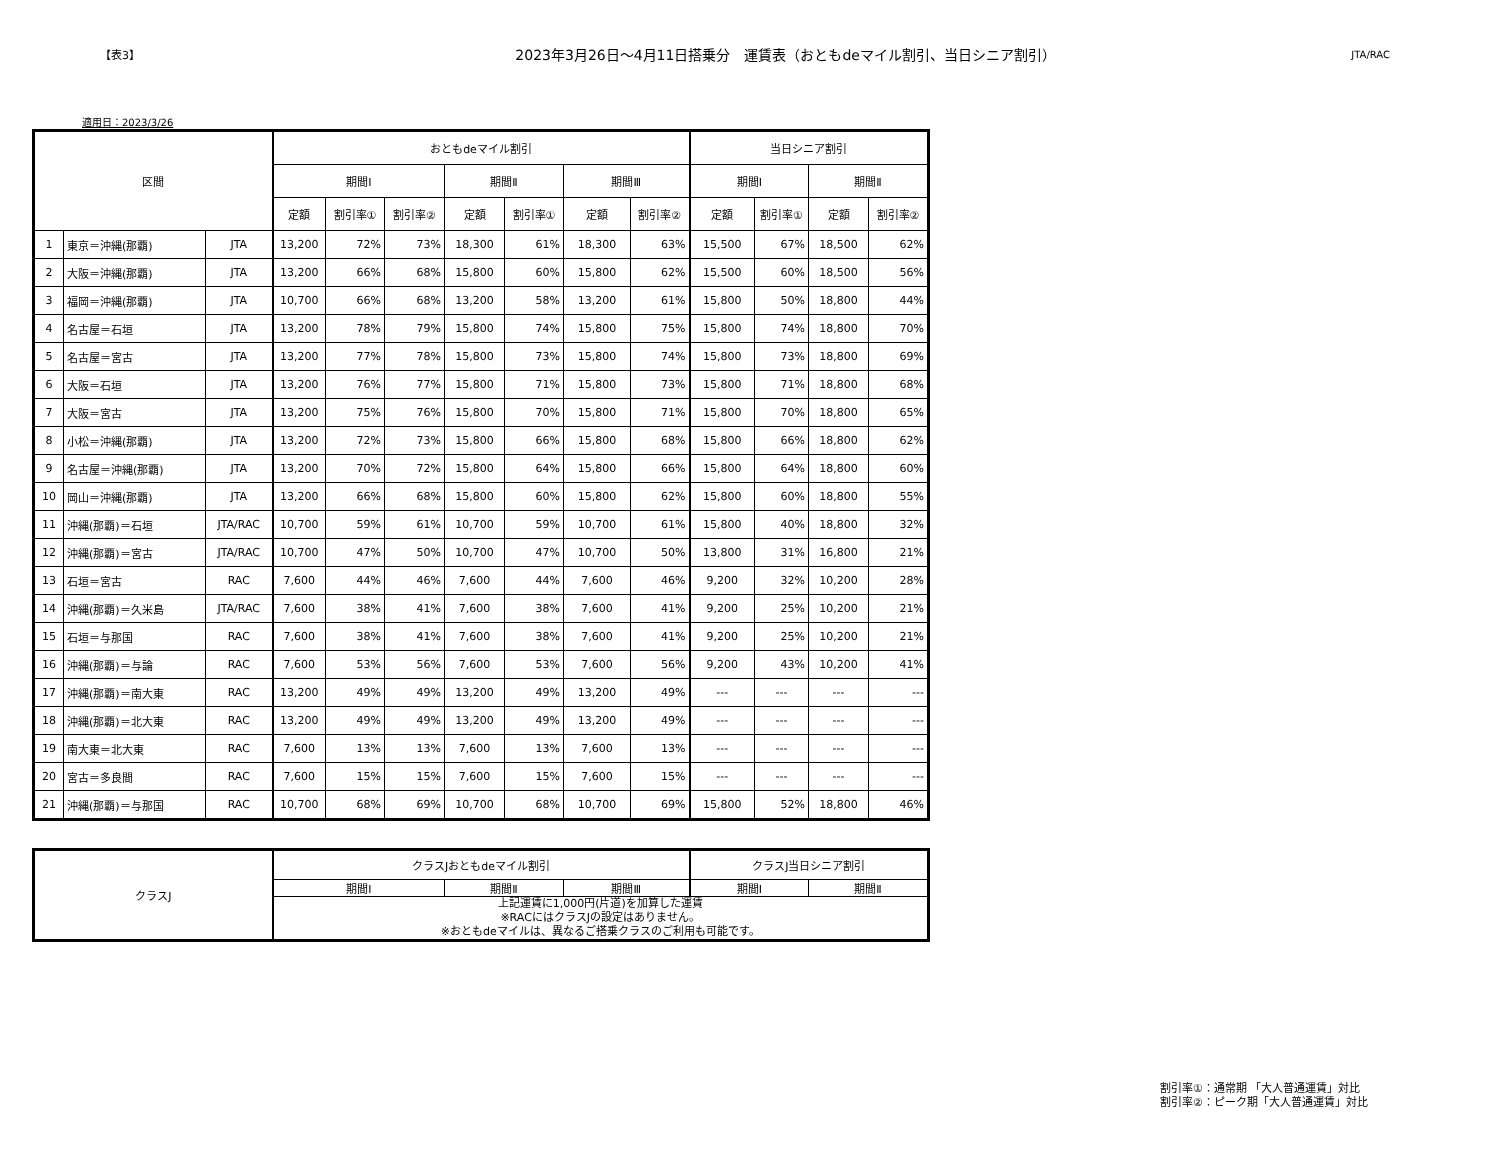【表3】
2023年3月26日～4月11日搭乗分　運賃表（おともdeマイル割引、当日シニア割引）
JTA/RAC
適用日：2023/3/26
| 区間 | | | おともdeマイル割引 | | | | | | | 当日シニア割引 | | | |
| --- | --- | --- | --- | --- | --- | --- | --- | --- | --- | --- | --- | --- | --- |
| | | | 期間Ⅰ | | | 期間Ⅱ | | 期間Ⅲ | | 期間Ⅰ | | 期間Ⅱ | |
| | | | 定額 | 割引率① | 割引率② | 定額 | 割引率① | 定額 | 割引率② | 定額 | 割引率① | 定額 | 割引率② |
| 1 | 東京＝沖縄(那覇) | JTA | 13,200 | 72% | 73% | 18,300 | 61% | 18,300 | 63% | 15,500 | 67% | 18,500 | 62% |
| 2 | 大阪＝沖縄(那覇) | JTA | 13,200 | 66% | 68% | 15,800 | 60% | 15,800 | 62% | 15,500 | 60% | 18,500 | 56% |
| 3 | 福岡＝沖縄(那覇) | JTA | 10,700 | 66% | 68% | 13,200 | 58% | 13,200 | 61% | 15,800 | 50% | 18,800 | 44% |
| 4 | 名古屋＝石垣 | JTA | 13,200 | 78% | 79% | 15,800 | 74% | 15,800 | 75% | 15,800 | 74% | 18,800 | 70% |
| 5 | 名古屋＝宮古 | JTA | 13,200 | 77% | 78% | 15,800 | 73% | 15,800 | 74% | 15,800 | 73% | 18,800 | 69% |
| 6 | 大阪＝石垣 | JTA | 13,200 | 76% | 77% | 15,800 | 71% | 15,800 | 73% | 15,800 | 71% | 18,800 | 68% |
| 7 | 大阪＝宮古 | JTA | 13,200 | 75% | 76% | 15,800 | 70% | 15,800 | 71% | 15,800 | 70% | 18,800 | 65% |
| 8 | 小松＝沖縄(那覇) | JTA | 13,200 | 72% | 73% | 15,800 | 66% | 15,800 | 68% | 15,800 | 66% | 18,800 | 62% |
| 9 | 名古屋＝沖縄(那覇) | JTA | 13,200 | 70% | 72% | 15,800 | 64% | 15,800 | 66% | 15,800 | 64% | 18,800 | 60% |
| 10 | 岡山＝沖縄(那覇) | JTA | 13,200 | 66% | 68% | 15,800 | 60% | 15,800 | 62% | 15,800 | 60% | 18,800 | 55% |
| 11 | 沖縄(那覇)＝石垣 | JTA/RAC | 10,700 | 59% | 61% | 10,700 | 59% | 10,700 | 61% | 15,800 | 40% | 18,800 | 32% |
| 12 | 沖縄(那覇)＝宮古 | JTA/RAC | 10,700 | 47% | 50% | 10,700 | 47% | 10,700 | 50% | 13,800 | 31% | 16,800 | 21% |
| 13 | 石垣＝宮古 | RAC | 7,600 | 44% | 46% | 7,600 | 44% | 7,600 | 46% | 9,200 | 32% | 10,200 | 28% |
| 14 | 沖縄(那覇)＝久米島 | JTA/RAC | 7,600 | 38% | 41% | 7,600 | 38% | 7,600 | 41% | 9,200 | 25% | 10,200 | 21% |
| 15 | 石垣＝与那国 | RAC | 7,600 | 38% | 41% | 7,600 | 38% | 7,600 | 41% | 9,200 | 25% | 10,200 | 21% |
| 16 | 沖縄(那覇)＝与論 | RAC | 7,600 | 53% | 56% | 7,600 | 53% | 7,600 | 56% | 9,200 | 43% | 10,200 | 41% |
| 17 | 沖縄(那覇)＝南大東 | RAC | 13,200 | 49% | 49% | 13,200 | 49% | 13,200 | 49% | --- | --- | --- | --- |
| 18 | 沖縄(那覇)＝北大東 | RAC | 13,200 | 49% | 49% | 13,200 | 49% | 13,200 | 49% | --- | --- | --- | --- |
| 19 | 南大東＝北大東 | RAC | 7,600 | 13% | 13% | 7,600 | 13% | 7,600 | 13% | --- | --- | --- | --- |
| 20 | 宮古＝多良間 | RAC | 7,600 | 15% | 15% | 7,600 | 15% | 7,600 | 15% | --- | --- | --- | --- |
| 21 | 沖縄(那覇)＝与那国 | RAC | 10,700 | 68% | 69% | 10,700 | 68% | 10,700 | 69% | 15,800 | 52% | 18,800 | 46% |
| クラスJ | クラスJおともdeマイル割引 | | | クラスJ当日シニア割引 | |
| --- | --- | --- | --- | --- | --- |
| | 期間Ⅰ | 期間Ⅱ | 期間Ⅲ | 期間Ⅰ | 期間Ⅱ |
| | 上記運賃に1,000円(片道)を加算した運賃 ※RACにはクラスJの設定はありません。 ※おともdeマイルは、異なるご搭乗クラスのご利用も可能です。 | | | | |
割引率①：通常期 「大人普通運賃」対比
割引率②：ピーク期「大人普通運賃」対比